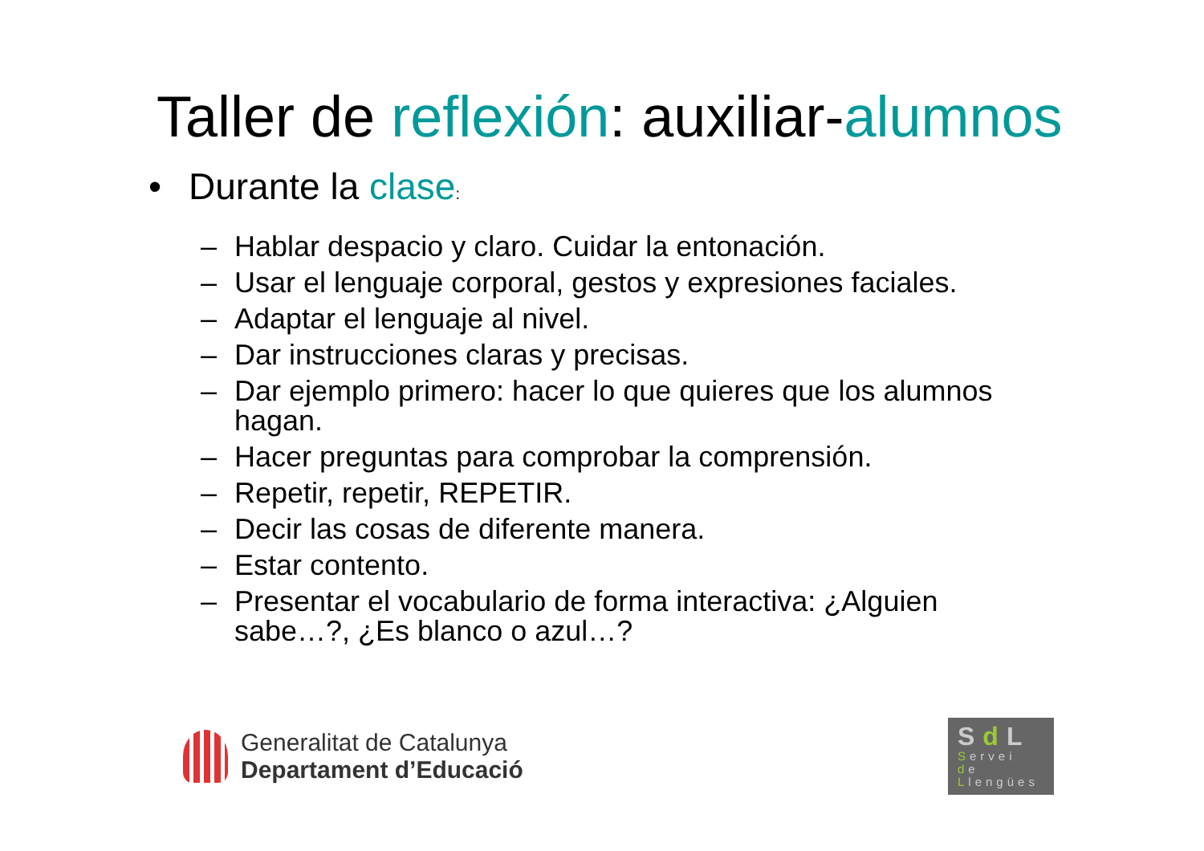Taller de reflexión: auxiliar-alumnos
• Durante la clase:
– Hablar despacio y claro. Cuidar la entonación.
– Usar el lenguaje corporal, gestos y expresiones faciales.
– Adaptar el lenguaje al nivel.
– Dar instrucciones claras y precisas.
– Dar ejemplo primero: hacer lo que quieres que los alumnos hagan.
– Hacer preguntas para comprobar la comprensión.
– Repetir, repetir, REPETIR.
– Decir las cosas de diferente manera.
– Estar contento.
– Presentar el vocabulario de forma interactiva: ¿Alguien sabe…?, ¿Es blanco o azul…?
Generalitat de Catalunya
Departament d’Educació
Sd L
Servei
de
Llengües